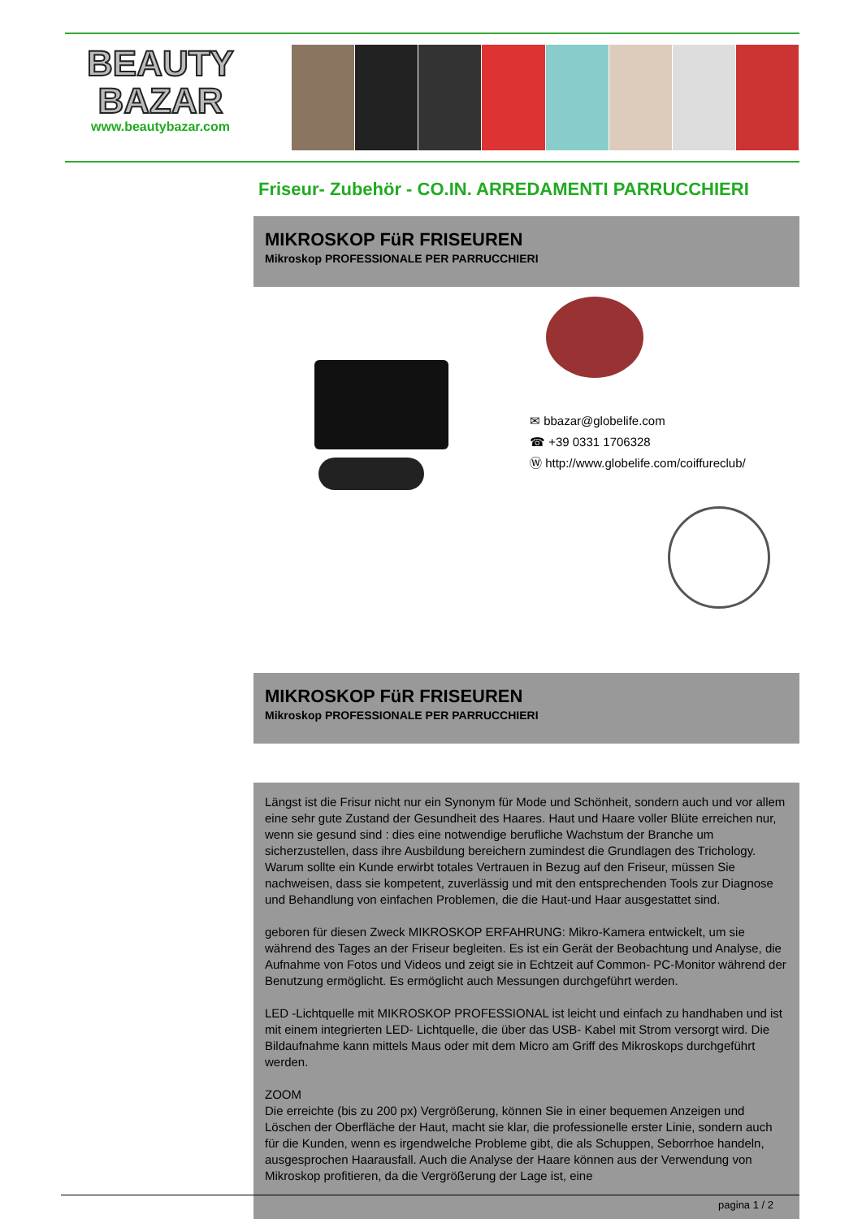BEAUTY
BAZAR
www.beautybazar.com
Friseur- Zubehör - CO.IN. ARREDAMENTI PARRUCCHIERI
MIKROSKOP FüR FRISEUREN
Mikroskop PROFESSIONALE PER PARRUCCHIERI
✉ bbazar@globelife.com
☎ +39 0331 1706328
Ⓦ http://www.globelife.com/coiffureclub/
MIKROSKOP FüR FRISEUREN
Mikroskop PROFESSIONALE PER PARRUCCHIERI
Längst ist die Frisur nicht nur ein Synonym für Mode und Schönheit, sondern auch und vor allem eine sehr gute Zustand der Gesundheit des Haares. Haut und Haare voller Blüte erreichen nur, wenn sie gesund sind : dies eine notwendige berufliche Wachstum der Branche um sicherzustellen, dass ihre Ausbildung bereichern zumindest die Grundlagen des Trichology. Warum sollte ein Kunde erwirbt totales Vertrauen in Bezug auf den Friseur, müssen Sie nachweisen, dass sie kompetent, zuverlässig und mit den entsprechenden Tools zur Diagnose und Behandlung von einfachen Problemen, die die Haut-und Haar ausgestattet sind.
geboren für diesen Zweck MIKROSKOP ERFAHRUNG: Mikro-Kamera entwickelt, um sie während des Tages an der Friseur begleiten. Es ist ein Gerät der Beobachtung und Analyse, die Aufnahme von Fotos und Videos und zeigt sie in Echtzeit auf Common- PC-Monitor während der Benutzung ermöglicht. Es ermöglicht auch Messungen durchgeführt werden.
LED -Lichtquelle mit MIKROSKOP PROFESSIONAL ist leicht und einfach zu handhaben und ist mit einem integrierten LED- Lichtquelle, die über das USB- Kabel mit Strom versorgt wird. Die Bildaufnahme kann mittels Maus oder mit dem Micro am Griff des Mikroskops durchgeführt werden.
ZOOM
Die erreichte (bis zu 200 px) Vergrößerung, können Sie in einer bequemen Anzeigen und Löschen der Oberfläche der Haut, macht sie klar, die professionelle erster Linie, sondern auch für die Kunden, wenn es irgendwelche Probleme gibt, die als Schuppen, Seborrhoe handeln, ausgesprochen Haarausfall. Auch die Analyse der Haare können aus der Verwendung von Mikroskop profitieren, da die Vergrößerung der Lage ist, eine
pagina 1 / 2